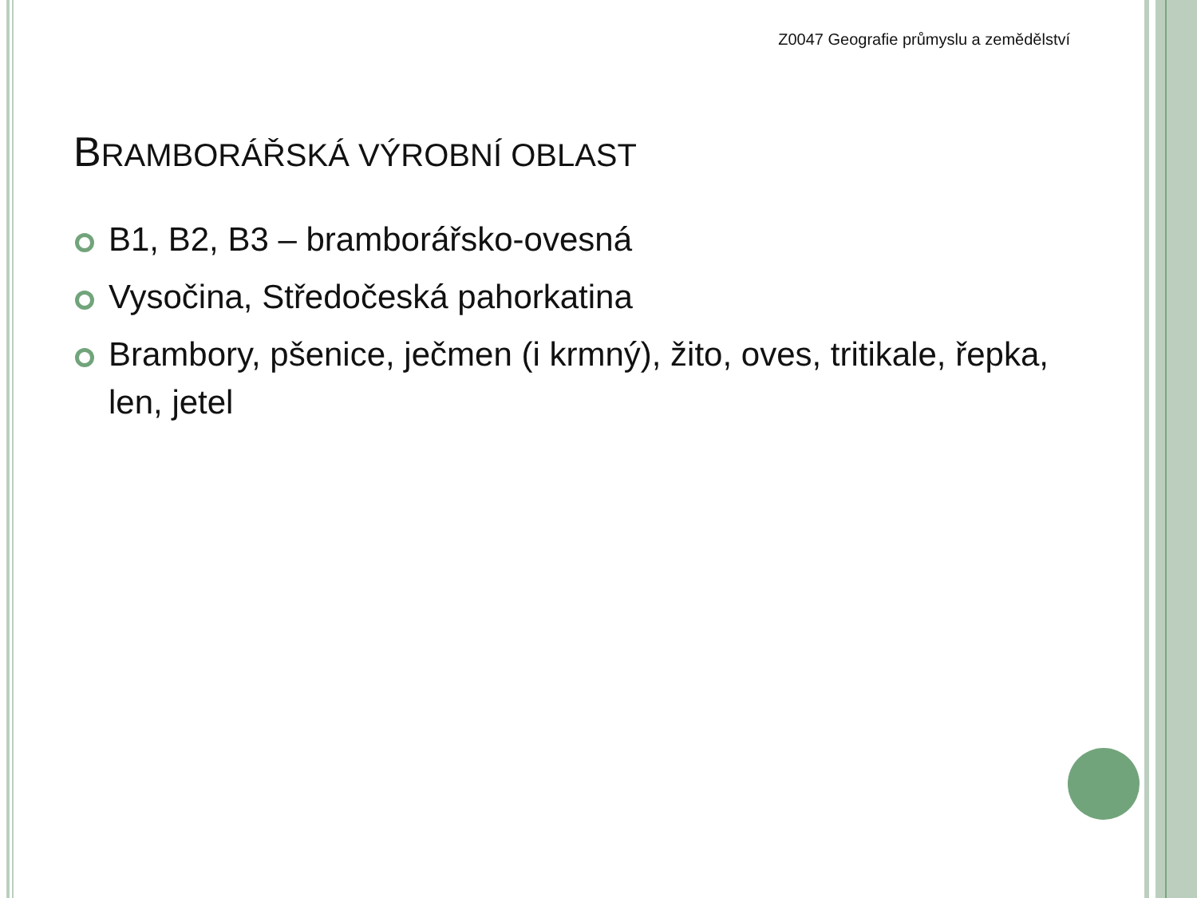Z0047 Geografie průmyslu a zemědělství
BRAMBORÁŘSKÁ VÝROBNÍ OBLAST
B1, B2, B3 – bramborářsko-ovesná
Vysočina, Středočeská pahorkatina
Brambory, pšenice, ječmen (i krmný), žito, oves, tritikale, řepka, len, jetel